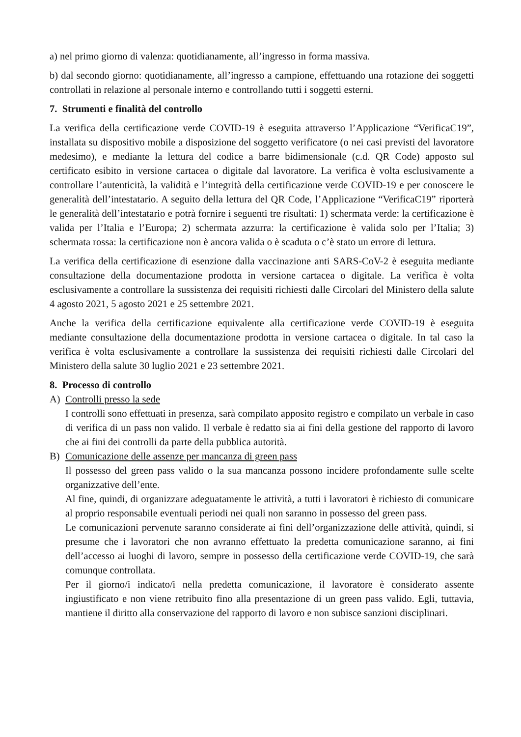a) nel primo giorno di valenza: quotidianamente, all’ingresso in forma massiva.
b) dal secondo giorno: quotidianamente, all’ingresso a campione, effettuando una rotazione dei soggetti controllati in relazione al personale interno e controllando tutti i soggetti esterni.
7. Strumenti e finalità del controllo
La verifica della certificazione verde COVID-19 è eseguita attraverso l’Applicazione “VerificaC19”, installata su dispositivo mobile a disposizione del soggetto verificatore (o nei casi previsti del lavoratore medesimo), e mediante la lettura del codice a barre bidimensionale (c.d. QR Code) apposto sul certificato esibito in versione cartacea o digitale dal lavoratore. La verifica è volta esclusivamente a controllare l’autenticità, la validità e l’integrità della certificazione verde COVID-19 e per conoscere le generalità dell’intestatario. A seguito della lettura del QR Code, l’Applicazione “VerificaC19” riporterà le generalità dell’intestatario e potrà fornire i seguenti tre risultati: 1) schermata verde: la certificazione è valida per l’Italia e l’Europa; 2) schermata azzurra: la certificazione è valida solo per l’Italia; 3) schermata rossa: la certificazione non è ancora valida o è scaduta o c’è stato un errore di lettura.
La verifica della certificazione di esenzione dalla vaccinazione anti SARS-CoV-2 è eseguita mediante consultazione della documentazione prodotta in versione cartacea o digitale. La verifica è volta esclusivamente a controllare la sussistenza dei requisiti richiesti dalle Circolari del Ministero della salute 4 agosto 2021, 5 agosto 2021 e 25 settembre 2021.
Anche la verifica della certificazione equivalente alla certificazione verde COVID-19 è eseguita mediante consultazione della documentazione prodotta in versione cartacea o digitale. In tal caso la verifica è volta esclusivamente a controllare la sussistenza dei requisiti richiesti dalle Circolari del Ministero della salute 30 luglio 2021 e 23 settembre 2021.
8. Processo di controllo
A) Controlli presso la sede
I controlli sono effettuati in presenza, sarà compilato apposito registro e compilato un verbale in caso di verifica di un pass non valido. Il verbale è redatto sia ai fini della gestione del rapporto di lavoro che ai fini dei controlli da parte della pubblica autorità.
B) Comunicazione delle assenze per mancanza di green pass
Il possesso del green pass valido o la sua mancanza possono incidere profondamente sulle scelte organizzative dell’ente.
Al fine, quindi, di organizzare adeguatamente le attività, a tutti i lavoratori è richiesto di comunicare al proprio responsabile eventuali periodi nei quali non saranno in possesso del green pass.
Le comunicazioni pervenute saranno considerate ai fini dell’organizzazione delle attività, quindi, si presume che i lavoratori che non avranno effettuato la predetta comunicazione saranno, ai fini dell’accesso ai luoghi di lavoro, sempre in possesso della certificazione verde COVID-19, che sarà comunque controllata.
Per il giorno/i indicato/i nella predetta comunicazione, il lavoratore è considerato assente ingiustificato e non viene retribuito fino alla presentazione di un green pass valido. Egli, tuttavia, mantiene il diritto alla conservazione del rapporto di lavoro e non subisce sanzioni disciplinari.